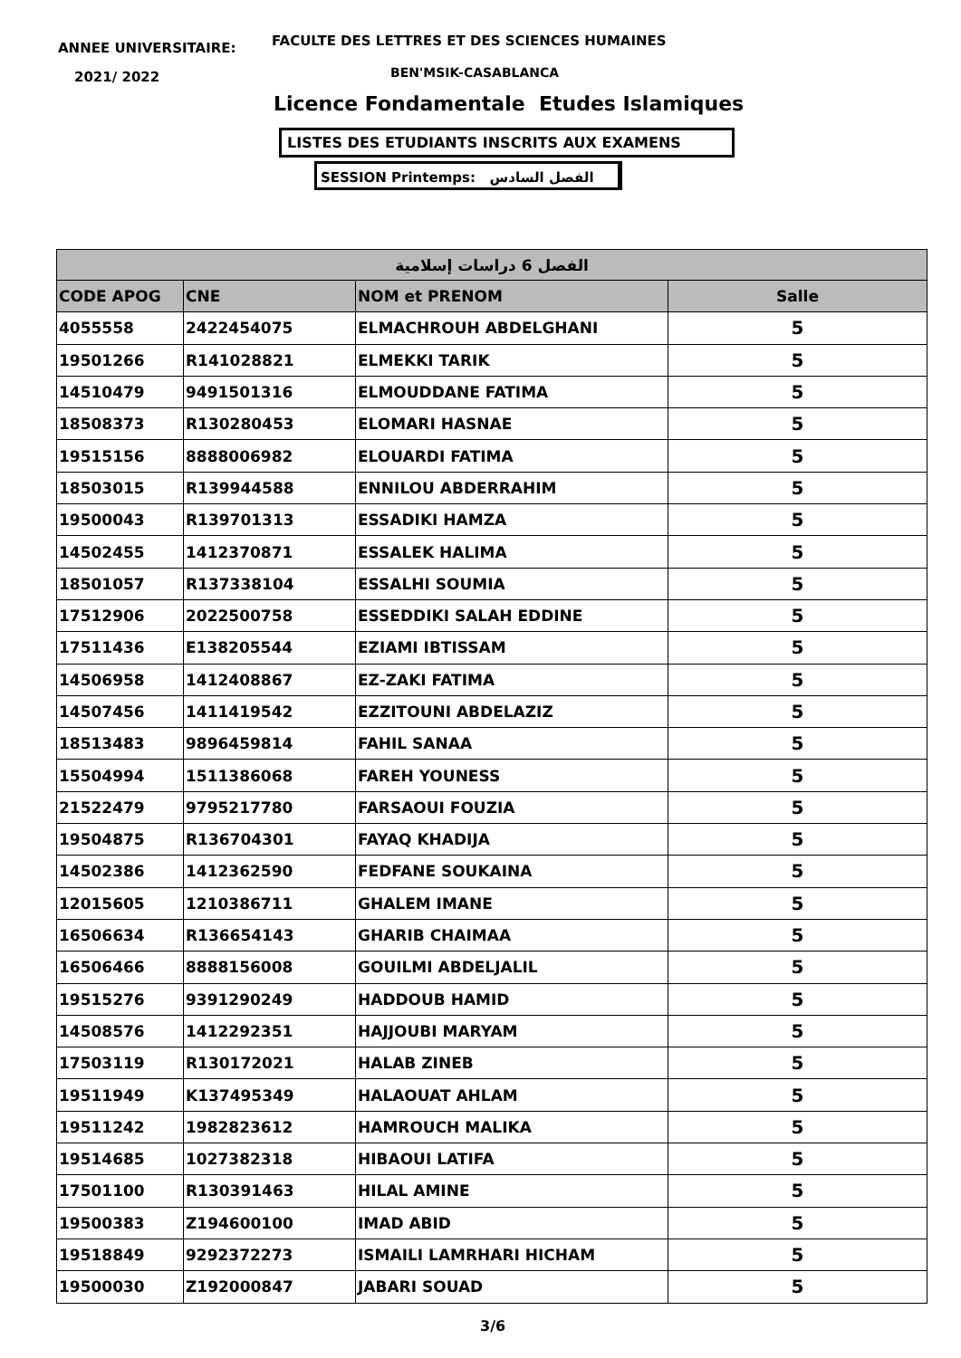ANNEE UNIVERSITAIRE:
FACULTE DES LETTRES ET DES SCIENCES HUMAINES
2021/ 2022 BEN'MSIK-CASABLANCA
Licence Fondamentale Etudes Islamiques
LISTES DES ETUDIANTS INSCRITS AUX EXAMENS
SESSION Printemps: الفصل السادس
| الفصل 6 دراسات إسلامية | | | |
| --- | --- | --- | --- |
| CODE APOG | CNE | NOM et PRENOM | Salle |
| 4055558 | 2422454075 | ELMACHROUH ABDELGHANI | 5 |
| 19501266 | R141028821 | ELMEKKI TARIK | 5 |
| 14510479 | 9491501316 | ELMOUDDANE FATIMA | 5 |
| 18508373 | R130280453 | ELOMARI HASNAE | 5 |
| 19515156 | 8888006982 | ELOUARDI FATIMA | 5 |
| 18503015 | R139944588 | ENNILOU ABDERRAHIM | 5 |
| 19500043 | R139701313 | ESSADIKI HAMZA | 5 |
| 14502455 | 1412370871 | ESSALEK HALIMA | 5 |
| 18501057 | R137338104 | ESSALHI SOUMIA | 5 |
| 17512906 | 2022500758 | ESSEDDIKI SALAH EDDINE | 5 |
| 17511436 | E138205544 | EZIAMI IBTISSAM | 5 |
| 14506958 | 1412408867 | EZ-ZAKI FATIMA | 5 |
| 14507456 | 1411419542 | EZZITOUNI ABDELAZIZ | 5 |
| 18513483 | 9896459814 | FAHIL SANAA | 5 |
| 15504994 | 1511386068 | FAREH YOUNESS | 5 |
| 21522479 | 9795217780 | FARSAOUI FOUZIA | 5 |
| 19504875 | R136704301 | FAYAQ KHADIJA | 5 |
| 14502386 | 1412362590 | FEDFANE SOUKAINA | 5 |
| 12015605 | 1210386711 | GHALEM IMANE | 5 |
| 16506634 | R136654143 | GHARIB CHAIMAA | 5 |
| 16506466 | 8888156008 | GOUILMI ABDELJALIL | 5 |
| 19515276 | 9391290249 | HADDOUB HAMID | 5 |
| 14508576 | 1412292351 | HAJJOUBI MARYAM | 5 |
| 17503119 | R130172021 | HALAB ZINEB | 5 |
| 19511949 | K137495349 | HALAOUAT AHLAM | 5 |
| 19511242 | 1982823612 | HAMROUCH MALIKA | 5 |
| 19514685 | 1027382318 | HIBAOUI LATIFA | 5 |
| 17501100 | R130391463 | HILAL AMINE | 5 |
| 19500383 | Z194600100 | IMAD ABID | 5 |
| 19518849 | 9292372273 | ISMAILI LAMRHARI HICHAM | 5 |
| 19500030 | Z192000847 | JABARI SOUAD | 5 |
3/6